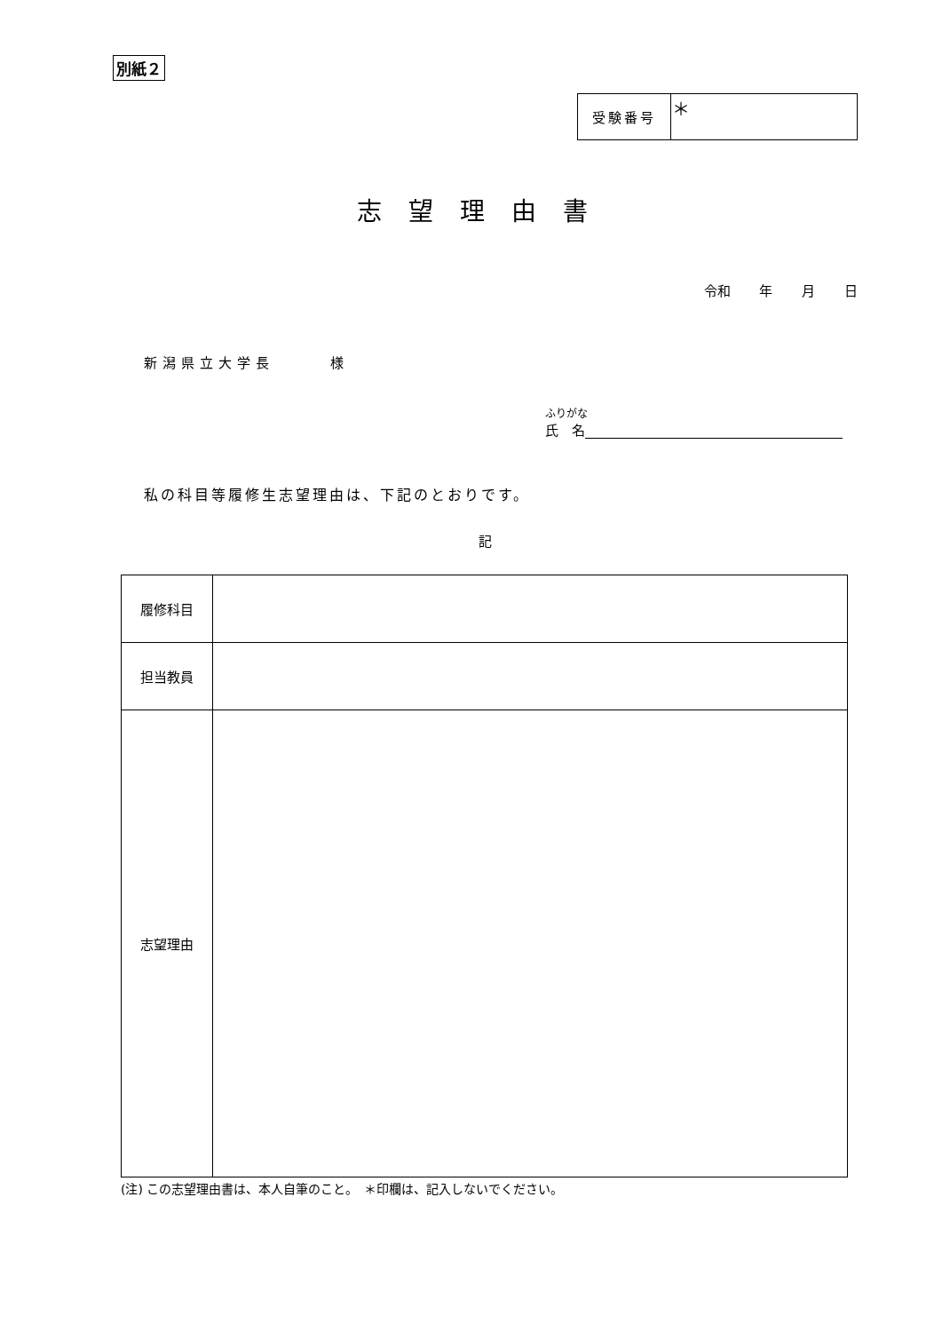別紙２
| 受験番号 | ＊ |
志望理由書
令和 年 月 日
新潟県立大学長　　　様
ふりがな
氏　名
私の科目等履修生志望理由は、下記のとおりです。
記
| 履修科目 | |
| 担当教員 | |
| 志望理由 | |
(注) この志望理由書は、本人自筆のこと。　＊印欄は、記入しないでください。